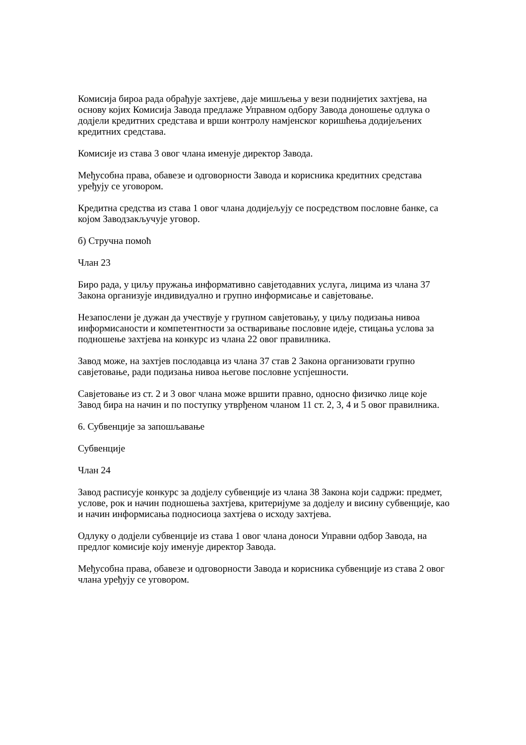Комисија бироа рада обрађује захтјеве, даје мишљења у вези поднијетих захтјева, на основу којих Комисија Завода предлаже Управном одбору Завода доношење одлука о додјели кредитних средстава и врши контролу намјенског коришћења додијељених кредитних средстава.
Комисије из става 3 овог члана именује директор Завода.
Међусобна права, обавезе и одговорности Завода и корисника кредитних средстава уређују се уговором.
Кредитна средства из става 1 овог члана додијељују се посредством пословне банке, са којом Заводзакључује уговор.
б) Стручна помоћ
Члан 23
Биро рада, у циљу пружања информативно савјетодавних услуга, лицима из члана 37 Закона организује индивидуално и групно информисање и савјетовање.
Незапослени је дужан да учествује у групном савјетовању, у циљу подизања нивоа информисаности и компетентности за остваривање пословне идеје, стицања услова за подношење захтјева на конкурс из члана 22 овог правилника.
Завод може, на захтјев послодавца из члана 37 став 2 Закона организовати групно савјетовање, ради подизања нивоа његове пословне успјешности.
Савјетовање из ст. 2 и 3 овог члана може вршити правно, односно физичко лице које Завод бира на начин и по поступку утврђеном чланом 11 ст. 2, 3, 4 и 5 овог правилника.
6. Субвенције за запошљавање
Субвенције
Члан 24
Завод расписује конкурс за додјелу субвенције из члана 38 Закона који садржи: предмет, услове, рок и начин подношења захтјева, критеријуме за додјелу и висину субвенције, као и начин информисања подносиоца захтјева о исходу захтјева.
Одлуку о додјели субвенције из става 1 овог члана доноси Управни одбор Завода, на предлог комисије коју именује директор Завода.
Међусобна права, обавезе и одговорности Завода и корисника субвенције из става 2 овог члана уређују се уговором.